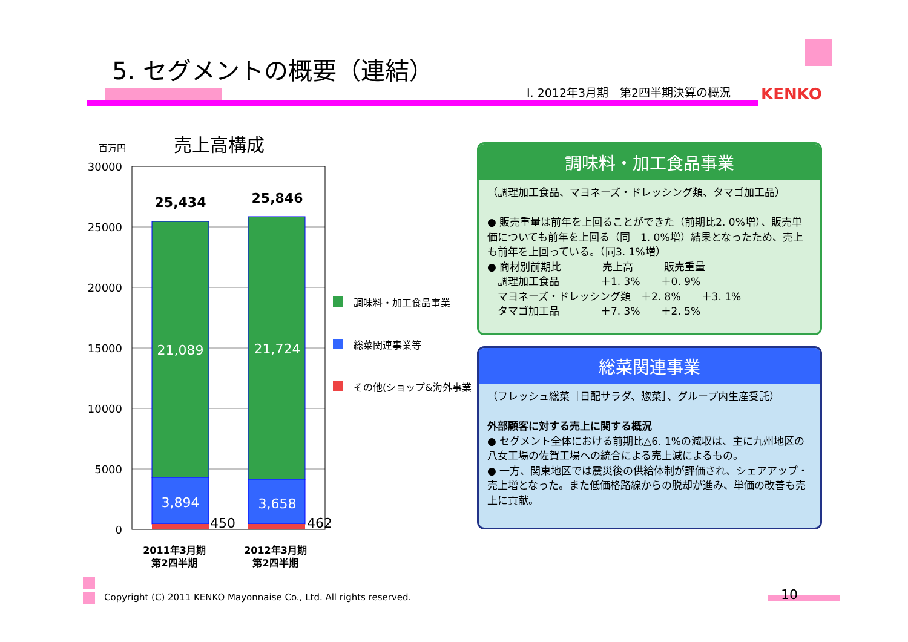5. セグメントの概要（連結）
Ⅰ. 2012年3月期　第2四半期決算の概況
KENKO
百万円 売上高構成
30000
25000
20000
15000
10000
5000
0
25,434
25,846
21,089
21,724
3,894
3,658
450
462
2011年3月期
第2四半期
2012年3月期
第2四半期
調味料・加工食品事業
総菜関連事業等
その他(ショップ&海外事業)
調味料・加工食品事業
（調理加工食品、マヨネーズ・ドレッシング類、タマゴ加工品）
● 販売重量は前年を上回ることができた（前期比2. 0%増）、販売単価についても前年を上回る（同　1. 0%増）結果となったため、売上も前年を上回っている。（同3. 1%増）
● 商材別前期比　　　　売上高　　　販売重量
　調理加工食品　　　　＋1. 3%　　＋0. 9%
　マヨネーズ・ドレッシング類　＋2. 8%　　＋3. 1%
　タマゴ加工品　　　　＋7. 3%　　＋2. 5%
総菜関連事業
（フレッシュ総菜［日配サラダ、惣菜］、グループ内生産受託）
外部顧客に対する売上に関する概況
● セグメント全体における前期比△6. 1%の減収は、主に九州地区の八女工場の佐賀工場への統合による売上減によるもの。
● 一方、関東地区では震災後の供給体制が評価され、シェアアップ・売上増となった。また低価格路線からの脱却が進み、単価の改善も売上に貢献。
Copyright (C) 2011 KENKO Mayonnaise Co., Ltd. All rights reserved.
10